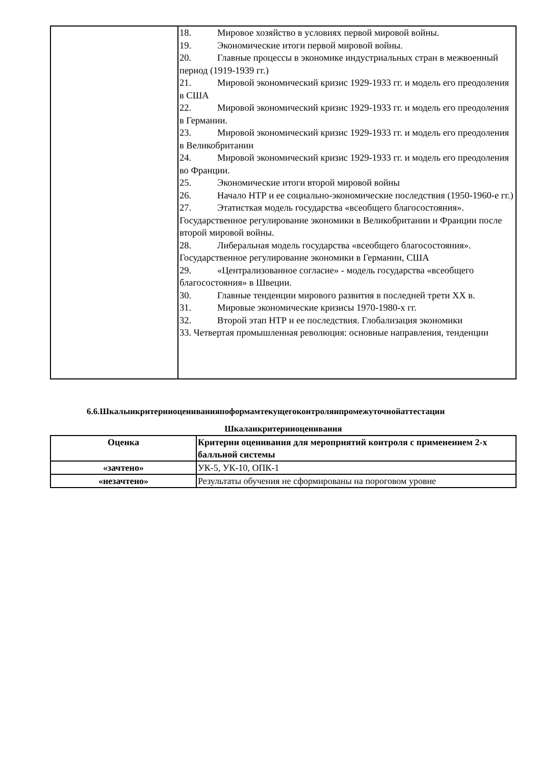| | 18. Мировое хозяйство в условиях первой мировой войны. 19. Экономические итоги первой мировой войны. 20. Главные процессы в экономике индустриальных стран в межвоенный период (1919-1939 гг.) 21. Мировой экономический кризис 1929-1933 гг. и модель его преодоления в США 22. Мировой экономический кризис 1929-1933 гг. и модель его преодоления в Германии. 23. Мировой экономический кризис 1929-1933 гг. и модель его преодоления в Великобритании 24. Мировой экономический кризис 1929-1933 гг. и модель его преодоления во Франции. 25. Экономические итоги второй мировой войны 26. Начало НТР и ее социально-экономические последствия (1950-1960-е гг.) 27. Этатисткая модель государства «всеобщего благосостояния». Государственное регулирование экономики в Великобритании и Франции после второй мировой войны. 28. Либеральная модель государства «всеобщего благосостояния». Государственное регулирование экономики в Германии, США 29. «Централизованное согласие» - модель государства «всеобщего благосостояния» в Швеции. 30. Главные тенденции мирового развития в последней трети XX в. 31. Мировые экономические кризисы 1970-1980-х гг. 32. Второй этап НТР и ее последствия. Глобализация экономики 33. Четвертая промышленная революция: основные направления, тенденции |
6.6.Шкалыикритерииоцениванияпоформамтекущегоконтроляипромежуточнойаттестации
Шкалаикритерииоценивания
| Оценка | Критерии оценивания для мероприятий контроля с применением 2-х балльной системы |
| --- | --- |
| «зачтено» | УК-5, УК-10, ОПК-1 |
| «незачтено» | Результаты обучения не сформированы на пороговом уровне |